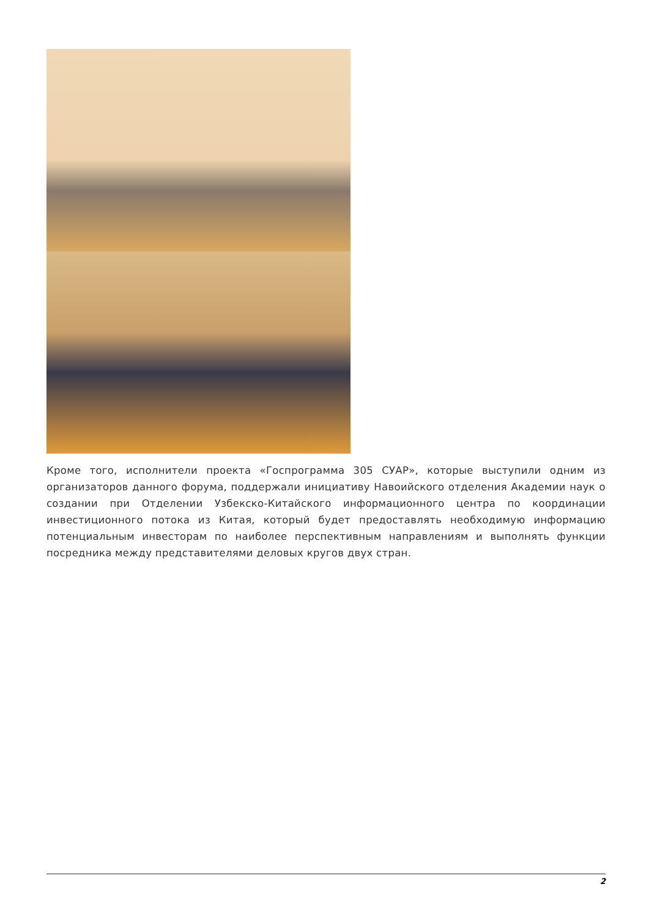Кроме того, исполнители проекта «Госпрограмма 305 СУАР», которые выступили одним из организаторов данного форума, поддержали инициативу Навоийского отделения Академии наук о создании при Отделении Узбекско-Китайского информационного центра по координации инвестиционного потока из Китая, который будет предоставлять необходимую информацию потенциальным инвесторам по наиболее перспективным направлениям и выполнять функции посредника между представителями деловых кругов двух стран.
2